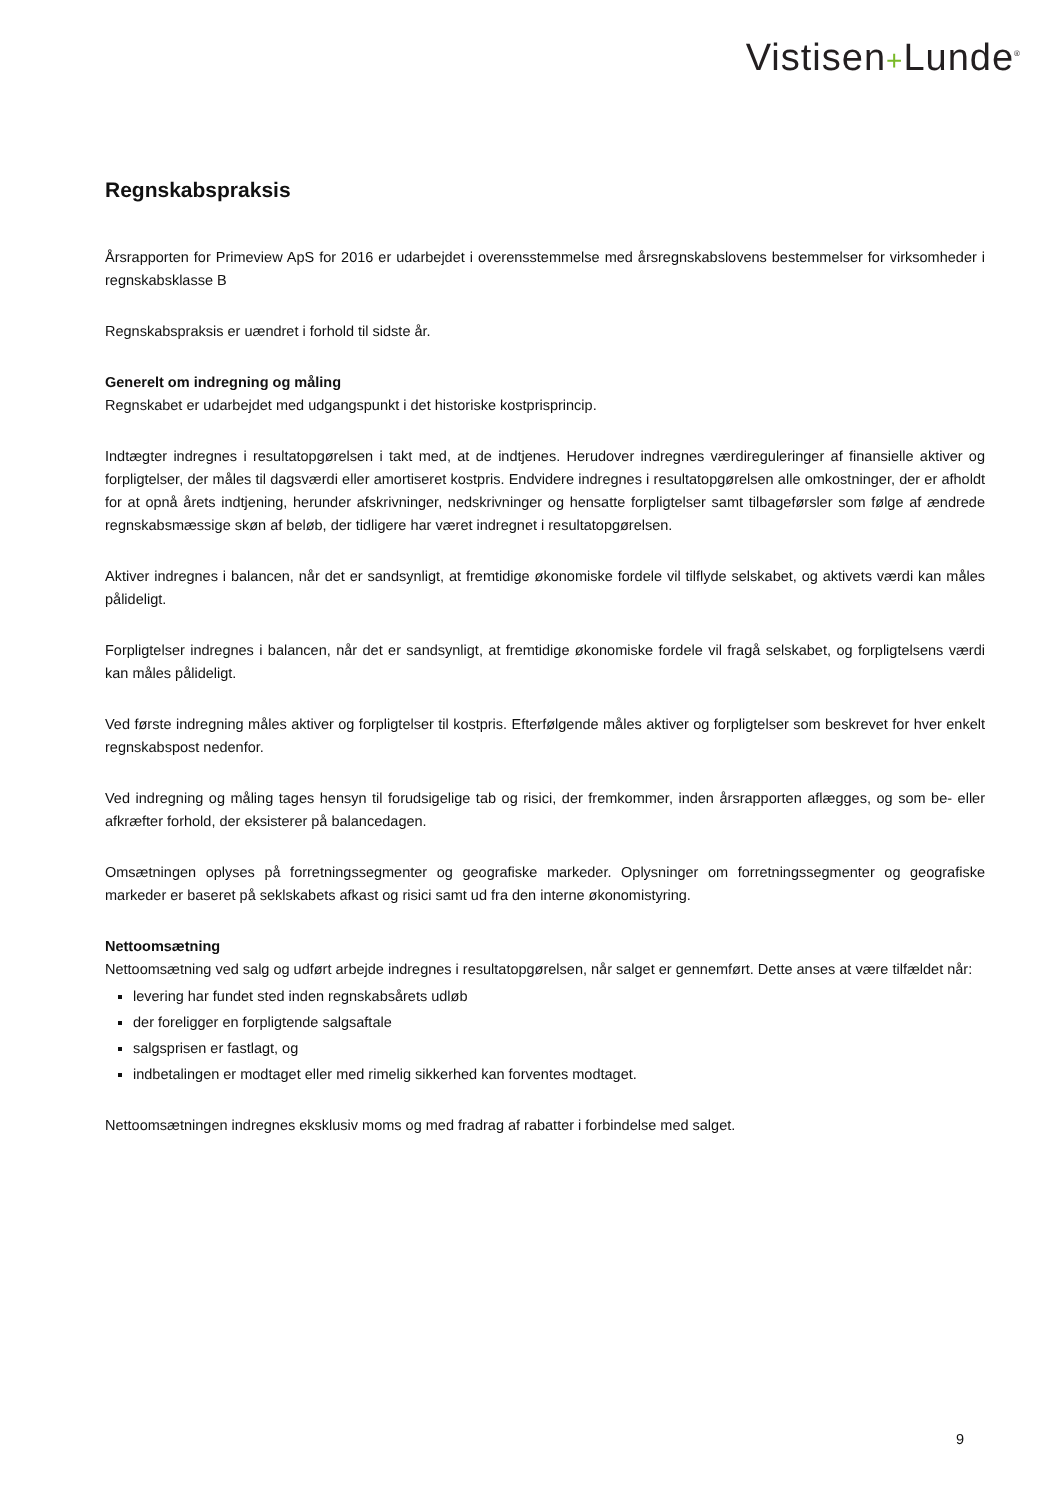Vistisen+Lunde<sup>®</sup>
Regnskabspraksis
Årsrapporten for Primeview ApS for 2016 er udarbejdet i overensstemmelse med årsregnskabslovens bestemmelser for virksomheder i regnskabsklasse B
Regnskabspraksis er uændret i forhold til sidste år.
Generelt om indregning og måling
Regnskabet er udarbejdet med udgangspunkt i det historiske kostprisprincip.
Indtægter indregnes i resultatopgørelsen i takt med, at de indtjenes. Herudover indregnes værdireguleringer af finansielle aktiver og forpligtelser, der måles til dagsværdi eller amortiseret kostpris. Endvidere indregnes i resultatopgørelsen alle omkostninger, der er afholdt for at opnå årets indtjening, herunder afskrivninger, nedskrivninger og hensatte forpligtelser samt tilbageførsler som følge af ændrede regnskabsmæssige skøn af beløb, der tidligere har været indregnet i resultatopgørelsen.
Aktiver indregnes i balancen, når det er sandsynligt, at fremtidige økonomiske fordele vil tilflyde selskabet, og aktivets værdi kan måles pålideligt.
Forpligtelser indregnes i balancen, når det er sandsynligt, at fremtidige økonomiske fordele vil fragå selskabet, og forpligtelsens værdi kan måles pålideligt.
Ved første indregning måles aktiver og forpligtelser til kostpris. Efterfølgende måles aktiver og forpligtelser som beskrevet for hver enkelt regnskabspost nedenfor.
Ved indregning og måling tages hensyn til forudsigelige tab og risici, der fremkommer, inden årsrapporten aflægges, og som be- eller afkræfter forhold, der eksisterer på balancedagen.
Omsætningen oplyses på forretningssegmenter og geografiske markeder. Oplysninger om forretningssegmenter og geografiske markeder er baseret på seklskabets afkast og risici samt ud fra den interne økonomistyring.
Nettoomsætning
Nettoomsætning ved salg og udført arbejde indregnes i resultatopgørelsen, når salget er gennemført. Dette anses at være tilfældet når:
levering har fundet sted inden regnskabsårets udløb
der foreligger en forpligtende salgsaftale
salgsprisen er fastlagt, og
indbetalingen er modtaget eller med rimelig sikkerhed kan forventes modtaget.
Nettoomsætningen indregnes eksklusiv moms og med fradrag af rabatter i forbindelse med salget.
9